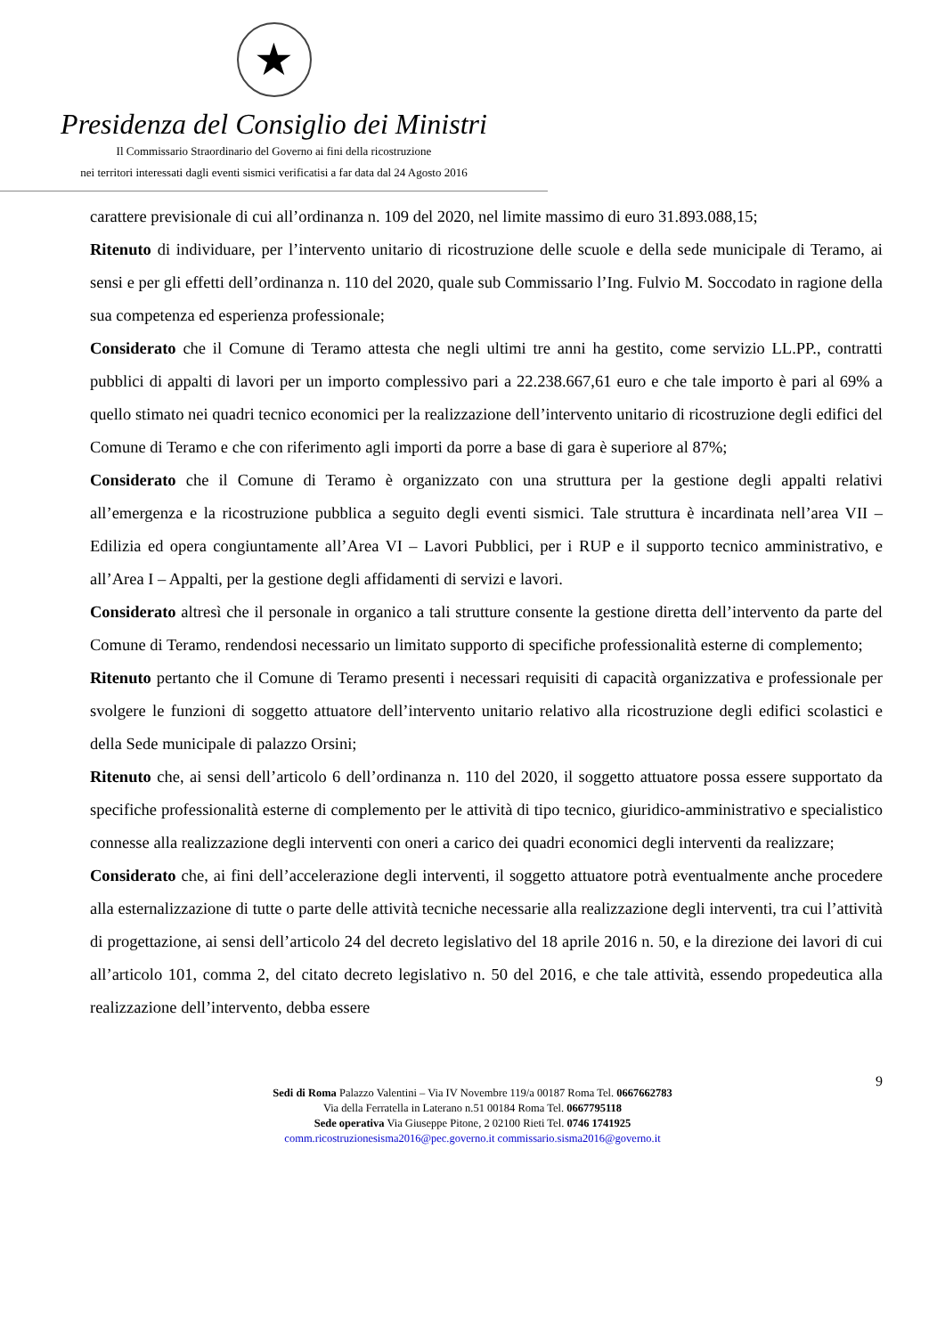★
Presidenza del Consiglio dei Ministri
Il Commissario Straordinario del Governo ai fini della ricostruzione
nei territori interessati dagli eventi sismici verificatisi a far data dal 24 Agosto 2016
carattere previsionale di cui all’ordinanza n. 109 del 2020, nel limite massimo di euro 31.893.088,15;
Ritenuto di individuare, per l’intervento unitario di ricostruzione delle scuole e della sede municipale di Teramo, ai sensi e per gli effetti dell’ordinanza n. 110 del 2020, quale sub Commissario l’Ing. Fulvio M. Soccodato in ragione della sua competenza ed esperienza professionale;
Considerato che il Comune di Teramo attesta che negli ultimi tre anni ha gestito, come servizio LL.PP., contratti pubblici di appalti di lavori per un importo complessivo pari a 22.238.667,61 euro e che tale importo è pari al 69% a quello stimato nei quadri tecnico economici per la realizzazione dell’intervento unitario di ricostruzione degli edifici del Comune di Teramo e che con riferimento agli importi da porre a base di gara è superiore al 87%;
Considerato che il Comune di Teramo è organizzato con una struttura per la gestione degli appalti relativi all’emergenza e la ricostruzione pubblica a seguito degli eventi sismici. Tale struttura è incardinata nell’area VII – Edilizia ed opera congiuntamente all’Area VI – Lavori Pubblici, per i RUP e il supporto tecnico amministrativo, e all’Area I – Appalti, per la gestione degli affidamenti di servizi e lavori.
Considerato altresì che il personale in organico a tali strutture consente la gestione diretta dell’intervento da parte del Comune di Teramo, rendendosi necessario un limitato supporto di specifiche professionalità esterne di complemento;
Ritenuto pertanto che il Comune di Teramo presenti i necessari requisiti di capacità organizzativa e professionale per svolgere le funzioni di soggetto attuatore dell’intervento unitario relativo alla ricostruzione degli edifici scolastici e della Sede municipale di palazzo Orsini;
Ritenuto che, ai sensi dell’articolo 6 dell’ordinanza n. 110 del 2020, il soggetto attuatore possa essere supportato da specifiche professionalità esterne di complemento per le attività di tipo tecnico, giuridico-amministrativo e specialistico connesse alla realizzazione degli interventi con oneri a carico dei quadri economici degli interventi da realizzare;
Considerato che, ai fini dell’accelerazione degli interventi, il soggetto attuatore potrà eventualmente anche procedere alla esternalizzazione di tutte o parte delle attività tecniche necessarie alla realizzazione degli interventi, tra cui l’attività di progettazione, ai sensi dell’articolo 24 del decreto legislativo del 18 aprile 2016 n. 50, e la direzione dei lavori di cui all’articolo 101, comma 2, del citato decreto legislativo n. 50 del 2016, e che tale attività, essendo propedeutica alla realizzazione dell’intervento, debba essere
9
Sedi di Roma Palazzo Valentini – Via IV Novembre 119/a 00187 Roma Tel. 0667662783
Via della Ferratella in Laterano n.51 00184 Roma Tel. 0667795118
Sede operativa Via Giuseppe Pitone, 2 02100 Rieti Tel. 0746 1741925
comm.ricostruzionesisma2016@pec.governo.it commissario.sisma2016@governo.it